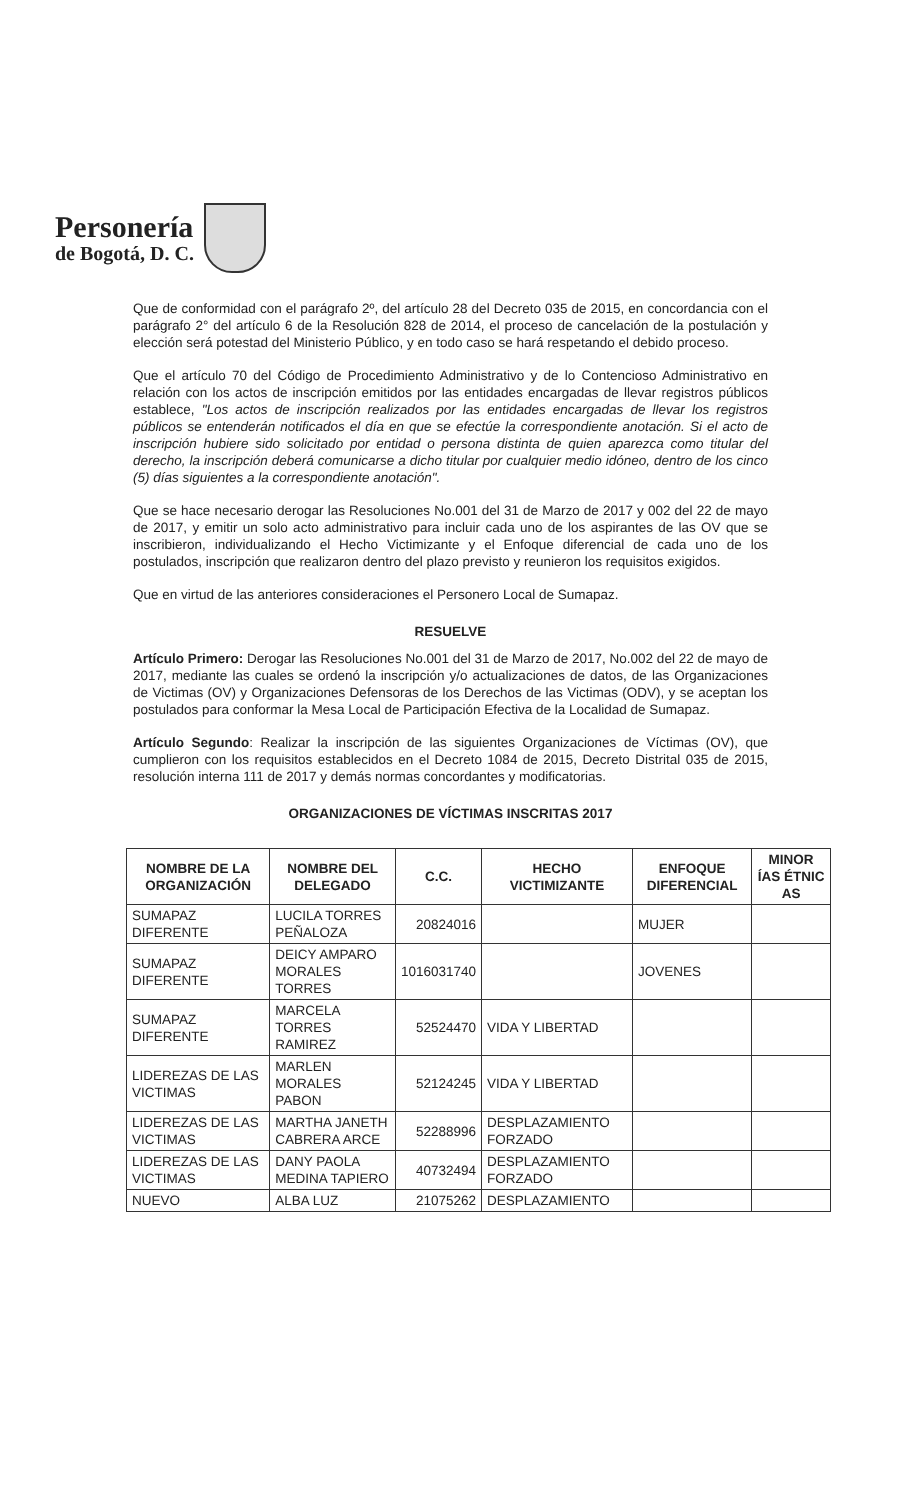Personería
de Bogotá, D. C.
Que de conformidad con el parágrafo 2º, del artículo 28 del Decreto 035 de 2015, en concordancia con el parágrafo 2° del artículo 6 de la Resolución 828 de 2014, el proceso de cancelación de la postulación y elección será potestad del Ministerio Público, y en todo caso se hará respetando el debido proceso.
Que el artículo 70 del Código de Procedimiento Administrativo y de lo Contencioso Administrativo en relación con los actos de inscripción emitidos por las entidades encargadas de llevar registros públicos establece, "Los actos de inscripción realizados por las entidades encargadas de llevar los registros públicos se entenderán notificados el día en que se efectúe la correspondiente anotación. Si el acto de inscripción hubiere sido solicitado por entidad o persona distinta de quien aparezca como titular del derecho, la inscripción deberá comunicarse a dicho titular por cualquier medio idóneo, dentro de los cinco (5) días siguientes a la correspondiente anotación".
Que se hace necesario derogar las Resoluciones No.001 del 31 de Marzo de 2017 y 002 del 22 de mayo de 2017, y emitir un solo acto administrativo para incluir cada uno de los aspirantes de las OV que se inscribieron, individualizando el Hecho Victimizante y el Enfoque diferencial de cada uno de los postulados, inscripción que realizaron dentro del plazo previsto y reunieron los requisitos exigidos.
Que en virtud de las anteriores consideraciones el Personero Local de Sumapaz.
RESUELVE
Artículo Primero: Derogar las Resoluciones No.001 del 31 de Marzo de 2017, No.002 del 22 de mayo de 2017, mediante las cuales se ordenó la inscripción y/o actualizaciones de datos, de las Organizaciones de Victimas (OV) y Organizaciones Defensoras de los Derechos de las Victimas (ODV), y se aceptan los postulados para conformar la Mesa Local de Participación Efectiva de la Localidad de Sumapaz.
Artículo Segundo: Realizar la inscripción de las siguientes Organizaciones de Víctimas (OV), que cumplieron con los requisitos establecidos en el Decreto 1084 de 2015, Decreto Distrital 035 de 2015, resolución interna 111 de 2017 y demás normas concordantes y modificatorias.
ORGANIZACIONES DE VÍCTIMAS INSCRITAS 2017
| NOMBRE DE LA ORGANIZACIÓN | NOMBRE DEL DELEGADO | C.C. | HECHO VICTIMIZANTE | ENFOQUE DIFERENCIAL | MINOR ÍAS ÉTNIC AS |
| --- | --- | --- | --- | --- | --- |
| SUMAPAZ DIFERENTE | LUCILA TORRES PEÑALOZA | 20824016 | | MUJER | |
| SUMAPAZ DIFERENTE | DEICY AMPARO MORALES TORRES | 1016031740 | | JOVENES | |
| SUMAPAZ DIFERENTE | MARCELA TORRES RAMIREZ | 52524470 | VIDA Y LIBERTAD | | |
| LIDEREZAS DE LAS VICTIMAS | MARLEN MORALES PABON | 52124245 | VIDA Y LIBERTAD | | |
| LIDEREZAS DE LAS VICTIMAS | MARTHA JANETH CABRERA ARCE | 52288996 | DESPLAZAMIENTO FORZADO | | |
| LIDEREZAS DE LAS VICTIMAS | DANY PAOLA MEDINA TAPIERO | 40732494 | DESPLAZAMIENTO FORZADO | | |
| NUEVO | ALBA LUZ | 21075262 | DESPLAZAMIENTO | | |